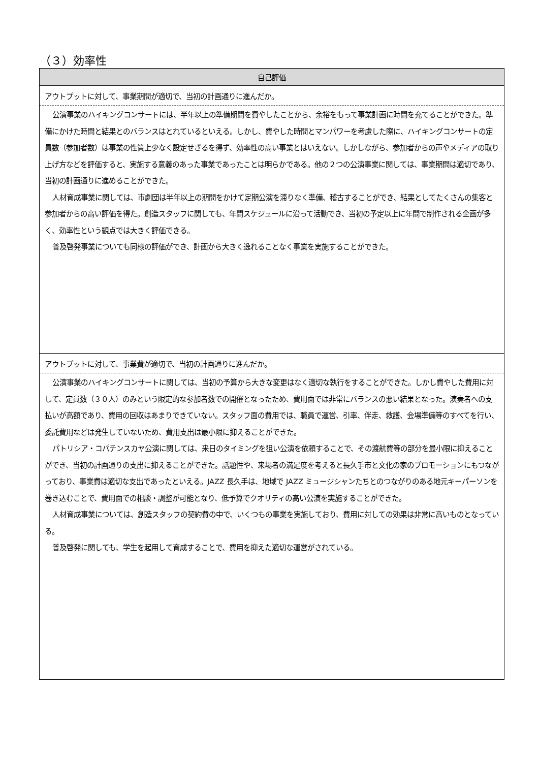（３）効率性
| 自己評価 |
| --- |
| アウトプットに対して、事業期間が適切で、当初の計画通りに進んだか。 |
| 公演事業のハイキングコンサートには、半年以上の準備期間を費やしたことから、余裕をもって事業計画に時間を充てることができた。準備にかけた時間と結果とのバランスはとれているといえる。しかし、費やした時間とマンパワーを考慮した際に、ハイキングコンサートの定員数（参加者数）は事業の性質上少なく設定せざるを得ず、効率性の高い事業とはいえない。しかしながら、参加者からの声やメディアの取り上げ方などを評価すると、実施する意義のあった事業であったことは明らかである。他の２つの公演事業に関しては、事業期間は適切であり、当初の計画通りに進めることができた。 人材育成事業に関しては、市劇団は半年以上の期間をかけて定期公演を滞りなく準備、稽古することができ、結果としてたくさんの集客と参加者からの高い評価を得た。創造スタッフに関しても、年間スケジュールに沿って活動でき、当初の予定以上に年間で制作される企画が多く、効率性という観点では大きく評価できる。 普及啓発事業についても同様の評価ができ、計画から大きく逸れることなく事業を実施することができた。 |
| アウトプットに対して、事業費が適切で、当初の計画通りに進んだか。 |
| 公演事業のハイキングコンサートに関しては、当初の予算から大きな変更はなく適切な執行をすることができた。しかし費やした費用に対して、定員数（３０人）のみという限定的な参加者数での開催となったため、費用面では非常にバランスの悪い結果となった。演奏者への支払いが高額であり、費用の回収はあまりできていない。スタッフ面の費用では、職員で運営、引率、伴走、救護、会場準備等のすべてを行い、委託費用などは発生していないため、費用支出は最小限に抑えることができた。 パトリシア・コパチンスカヤ公演に関しては、来日のタイミングを狙い公演を依頼することで、その渡航費等の部分を最小限に抑えることができ、当初の計画通りの支出に抑えることができた。話題性や、来場者の満足度を考えると長久手市と文化の家のプロモーションにもつながっており、事業費は適切な支出であったといえる。JAZZ 長久手は、地域で JAZZ ミュージシャンたちとのつながりのある地元キーパーソンを巻き込むことで、費用面での相談・調整が可能となり、低予算でクオリティの高い公演を実施することができた。 人材育成事業については、創造スタッフの契約費の中で、いくつもの事業を実施しており、費用に対しての効果は非常に高いものとなっている。 普及啓発に関しても、学生を起用して育成することで、費用を抑えた適切な運営がされている。 |